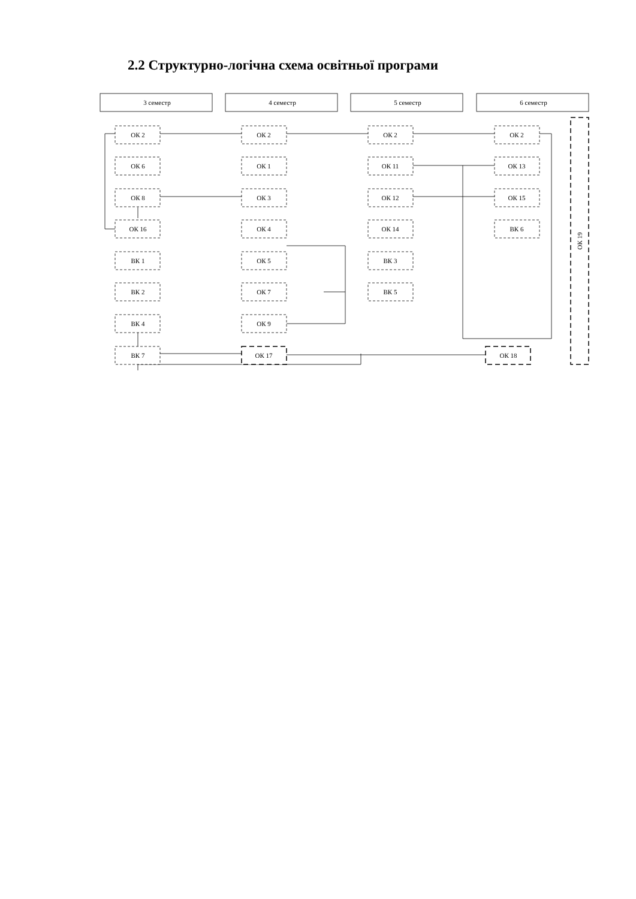2.2 Структурно-логічна схема освітньої програми
3 семестр
4 семестр
5 семестр
6 семестр
ОК 2
ОК 6
ОК 8
ОК 16
ВК 1
ВК 2
ВК 4
ВК 7
ОК 2
ОК 1
ОК 3
ОК 4
ОК 5
ОК 7
ОК 9
ОК 17
ОК 2
ОК 11
ОК 12
ОК 14
ВК 3
ВК 5
ОК 2
ОК 13
ОК 15
ВК 6
ОК 18
ОК 19